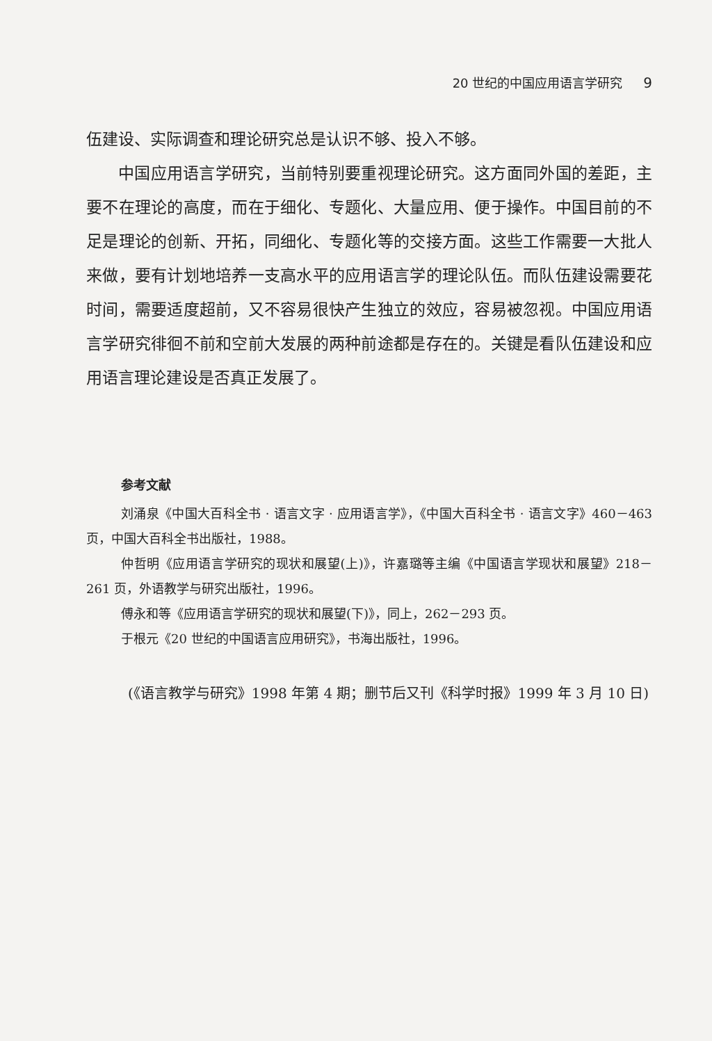20 世纪的中国应用语言学研究 9
伍建设、实际调查和理论研究总是认识不够、投入不够。
中国应用语言学研究，当前特别要重视理论研究。这方面同外国的差距，主要不在理论的高度，而在于细化、专题化、大量应用、便于操作。中国目前的不足是理论的创新、开拓，同细化、专题化等的交接方面。这些工作需要一大批人来做，要有计划地培养一支高水平的应用语言学的理论队伍。而队伍建设需要花时间，需要适度超前，又不容易很快产生独立的效应，容易被忽视。中国应用语言学研究徘徊不前和空前大发展的两种前途都是存在的。关键是看队伍建设和应用语言理论建设是否真正发展了。
参考文献
刘涌泉《中国大百科全书 · 语言文字 · 应用语言学》，《中国大百科全书 · 语言文字》460－463 页，中国大百科全书出版社，1988。
仲哲明《应用语言学研究的现状和展望(上)》，许嘉璐等主编《中国语言学现状和展望》218－261 页，外语教学与研究出版社，1996。
傅永和等《应用语言学研究的现状和展望(下)》，同上，262－293 页。
于根元《20 世纪的中国语言应用研究》，书海出版社，1996。
(《语言教学与研究》1998 年第 4 期；删节后又刊《科学时报》1999 年 3 月 10 日)